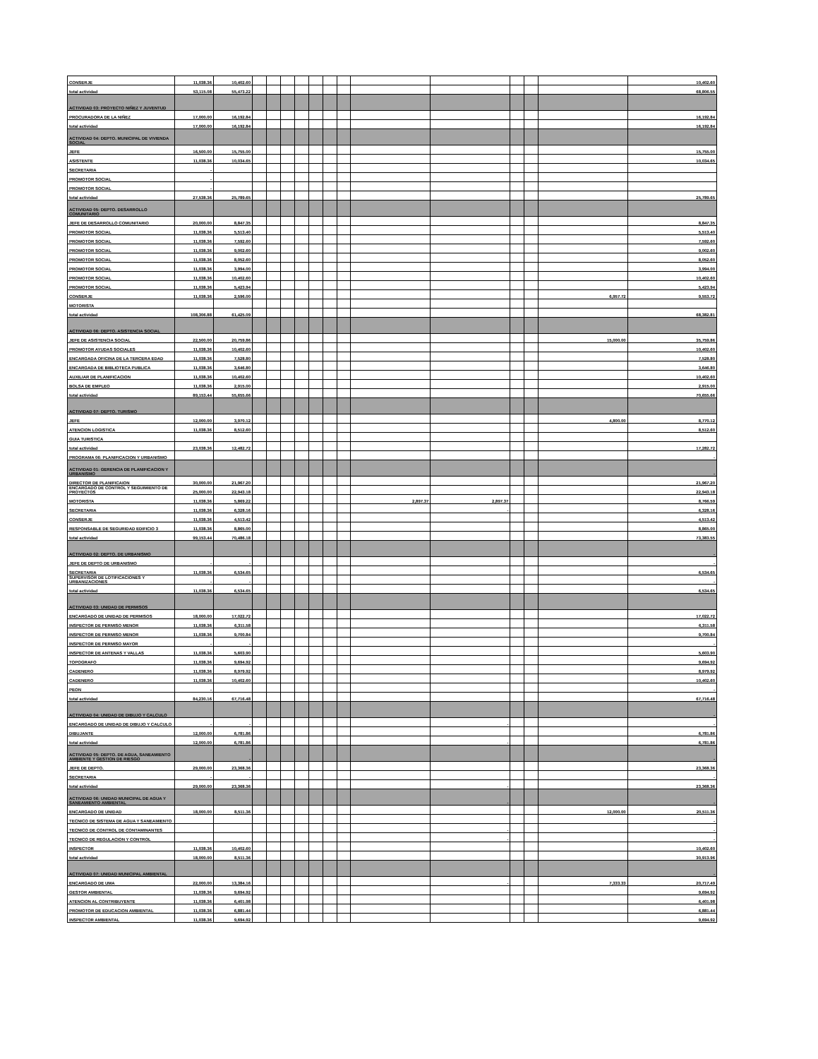| CONSERJE | 11,038.36 | 10,402.60 | | | | | | | | | | | | | 10,402.60 |
| total actividad | 53,115.08 | 55,473.22 | | | | | | | | | | | | | 68,806.55 |
| ACTIVIDAD 03: PROYECTO NIÑEZ Y JUVENTUD | | | | | | | | | | | | | | | |
| PROCURADORA DE LA NIÑEZ | 17,000.00 | 16,192.84 | | | | | | | | | | | | | 16,192.84 |
| total actividad | 17,000.00 | 16,192.84 | | | | | | | | | | | | | 16,192.84 |
| ACTIVIDAD 04: DEPTO. MUNICIPAL DE VIVIENDA SOCIAL | | | | | | | | | | | | | | | |
| JEFE | 16,500.00 | 15,755.00 | | | | | | | | | | | | | 15,755.00 |
| ASISTENTE | 11,038.36 | 10,034.65 | | | | | | | | | | | | | 10,034.65 |
| SECRETARIA | - | | | | | | | | | | | | | | |
| PROMOTOR SOCIAL | - | | | | | | | | | | | | | | |
| PROMOTOR SOCIAL | - | | | | | | | | | | | | | | |
| total actividad | 27,538.36 | 25,789.65 | | | | | | | | | | | | | 25,789.65 |
| ACTIVIDAD 05: DEPTO. DESARROLLO COMUNITARIO | | | | | | | | | | | | | | | |
| JEFE DE DESARROLLO COMUNITARIO | 20,000.00 | 8,847.35 | | | | | | | | | | | | | 8,847.35 |
| PROMOTOR SOCIAL | 11,038.36 | 5,513.40 | | | | | | | | | | | | | 5,513.40 |
| PROMOTOR SOCIAL | 11,038.36 | 7,592.60 | | | | | | | | | | | | | 7,592.60 |
| PROMOTOR SOCIAL | 11,038.36 | 9,002.60 | | | | | | | | | | | | | 9,002.60 |
| PROMOTOR SOCIAL | 11,038.36 | 8,052.60 | | | | | | | | | | | | | 8,052.60 |
| PROMOTOR SOCIAL | 11,038.36 | 3,994.00 | | | | | | | | | | | | | 3,994.00 |
| PROMOTOR SOCIAL | 11,038.36 | 10,402.60 | | | | | | | | | | | | | 10,402.60 |
| PROMOTOR SOCIAL | 11,038.36 | 5,423.94 | | | | | | | | | | | | | 5,423.94 |
| CONSERJE | 11,038.36 | 2,596.00 | | | | | | | | | | | | 6,957.72 | 9,553.72 |
| MOTORISTA | | | | | | | | | | | | | | | |
| total actividad | 108,306.88 | 61,425.09 | | | | | | | | | | | | | 68,382.81 |
| ACTIVIDAD 06: DEPTO. ASISTENCIA SOCIAL | | | | | | | | | | | | | | | |
| JEFE DE ASISTENCIA SOCIAL | 22,500.00 | 20,759.86 | | | | | | | | | | | | 15,000.00 | 35,759.86 |
| PROMOTOR AYUDAS SOCIALES | 11,038.36 | 10,402.60 | | | | | | | | | | | | | 10,402.60 |
| ENCARGADA OFICINA DE LA TERCERA EDAD | 11,038.36 | 7,528.80 | | | | | | | | | | | | | 7,528.80 |
| ENCARGADA DE BIBLIOTECA PUBLICA | 11,038.36 | 3,646.80 | | | | | | | | | | | | | 3,646.80 |
| AUXILIAR DE PLANIFICACION | 11,038.36 | 10,402.60 | | | | | | | | | | | | | 10,402.60 |
| BOLSA DE EMPLEO | 11,038.36 | 2,915.00 | | | | | | | | | | | | | 2,915.00 |
| total actividad | 89,153.44 | 55,655.66 | | | | | | | | | | | | | 70,655.66 |
| ACTIVIDAD 07: DEPTO. TURISMO | | | | | | | | | | | | | | | |
| JEFE | 12,000.00 | 3,970.12 | | | | | | | | | | | | 4,800.00 | 8,770.12 |
| ATENCION LOGISTICA | 11,038.36 | 8,512.60 | | | | | | | | | | | | | 8,512.60 |
| GUIA TURISTICA | | | | | | | | | | | | | | | |
| total actividad | 23,038.36 | 12,482.72 | | | | | | | | | | | | | 17,282.72 |
| PROGRAMA 06: PLANIFICACION Y URBANISMO | | | | | | | | | | | | | | | - |
| ACTIVIDAD 01: GERENCIA DE PLANIFICACION Y URBANISMO | | | | | | | | | | | | | | | - |
| DIRECTOR DE PLANIFICAION | 30,000.00 | 21,967.20 | | | | | | | | | | | | | 21,967.20 |
| ENCARGADO DE CONTROL Y SEGUIMIENTO DE PROYECTOS | 25,000.00 | 22,943.18 | | | | | | | | | | | | | 22,943.18 |
| MOTORISTA | 11,038.36 | 5,869.22 | | | | | | | | 2,897.37 | 2,897.37 | | | | 8,766.59 |
| SECRETARIA | 11,038.36 | 6,328.16 | | | | | | | | | - | | | | 6,328.16 |
| CONSERJE | 11,038.36 | 4,513.42 | | | | | | | | | | | | | 4,513.42 |
| RESPONSABLE DE SEGURIDAD EDIFICIO 3 | 11,038.36 | 8,865.00 | | | | | | | | | | | | | 8,865.00 |
| total actividad | 99,153.44 | 70,486.18 | | | | | | | | | | | | | 73,383.55 |
| ACTIVIDAD 02: DEPTO. DE URBANISMO | | | | | | | | | | | | | | | - |
| JEFE DE DEPTO DE URBANISMO | - | - | | | | | | | | | | | | | - |
| SECRETARIA | 11,038.36 | 6,534.65 | | | | | | | | | | | | | 6,534.65 |
| SUPERVISOR DE LOTIFICACIONES Y URBANIZACIONES | - | - | | | | | | | | | | | | | - |
| total actividad | 11,038.36 | 6,534.65 | | | | | | | | | | | | | 6,534.65 |
| ACTIVIDAD 03: UNIDAD DE PERMISOS | | | | | | | | | | | | | | | |
| ENCARGADO DE UNIDAD DE PERMISOS | 18,000.00 | 17,022.72 | | | | | | | | | | | | | 17,022.72 |
| INSPECTOR DE PERMISO MENOR | 11,038.36 | 6,311.58 | | | | | | | | | | | | | 6,311.58 |
| INSPECTOR DE PERMISO MENOR | 11,038.36 | 9,700.84 | | | | | | | | | | | | | 9,700.84 |
| INSPECTOR DE PERMISO MAYOR | - | - | | | | | | | | | | | | | - |
| INSPECTOR DE ANTENAS Y VALLAS | 11,038.36 | 5,603.90 | | | | | | | | | | | | | 5,603.90 |
| TOPOGRAFO | 11,038.36 | 9,694.92 | | | | | | | | | | | | | 9,694.92 |
| CADENERO | 11,038.36 | 8,979.92 | | | | | | | | | | | | | 8,979.92 |
| CADENERO | 11,038.36 | 10,402.60 | | | | | | | | | | | | | 10,402.60 |
| PEON | - | | | | | | | | | | | | | | - |
| total actividad | 84,230.16 | 67,716.48 | | | | | | | | | | | | | 67,716.48 |
| ACTIVIDAD 04: UNIDAD DE DIBUJO Y CALCULO | | | | | | | | | | | | | | | - |
| ENCARGADO DE UNIDAD DE DIBUJO Y CALCULO | - | - | | | | | | | | | - | | | | - |
| DIBUJANTE | 12,000.00 | 6,781.86 | | | | | | | | | | | | | 6,781.86 |
| total actividad | 12,000.00 | 6,781.86 | | | | | | | | | - | | | | 6,781.86 |
| ACTIVIDAD 05: DEPTO. DE AGUA, SANEAMIENTO AMBIENTE Y GESTION DE RIESGO | | - | | | | | | | | | | | | | - |
| JEFE DE DEPTO. | 29,000.00 | 23,368.36 | | | | | | | | | | | | | 23,368.36 |
| SECRETARIA | - | - | | | | | | | | | | | | | - |
| total actividad | 29,000.00 | 23,368.36 | | | | | | | | | - | | | | 23,368.36 |
| ACTIVIDAD 06: UNIDAD MUNICIPAL DE AGUA Y SANEAMIENTO AMBIENTAL | | | | | | | | | | | - | | | | - |
| ENCARGADO DE UNIDAD | 18,000.00 | 8,511.36 | | | | | | | | | | | | 12,000.00 | 20,511.36 |
| TECNICO DE SISTEMA DE AGUA Y SANEAMIENTO | | | | | | | | | | | | | | | - |
| TECNICO DE CONTROL DE CONTAMINANTES | | | | | | | | | | | - | | | | - |
| TECNICO DE REGULACION Y CONTROL | | | | | | | | | | | - | | | | - |
| INSPECTOR | 11,038.36 | 10,402.60 | | | | | | | | | | | | | 10,402.60 |
| total actividad | 18,000.00 | 8,511.36 | | | | | | | | | | | | | 30,913.96 |
| ACTIVIDAD 07: UNIDAD MUNICIPAL AMBIENTAL | | | | | | | | | | | | | | | - |
| ENCARGADO DE UMA | 22,000.00 | 13,384.16 | | | | | | | | | - | | | 7,333.33 | 20,717.49 |
| GESTOR AMBIENTAL | 11,038.36 | 9,694.92 | | | | | | | | | | | | | 9,694.92 |
| ATENCION AL CONTRIBUYENTE | 11,038.36 | 6,401.98 | | | | | | | | | | | | | 6,401.98 |
| PROMOTOR DE EDUCACION AMBIENTAL | 11,038.36 | 6,881.44 | | | | | | | | | | | | | 6,881.44 |
| INSPECTOR AMBIENTAL | 11,038.36 | 9,694.92 | | | | | | | | | | | | | 9,694.92 |